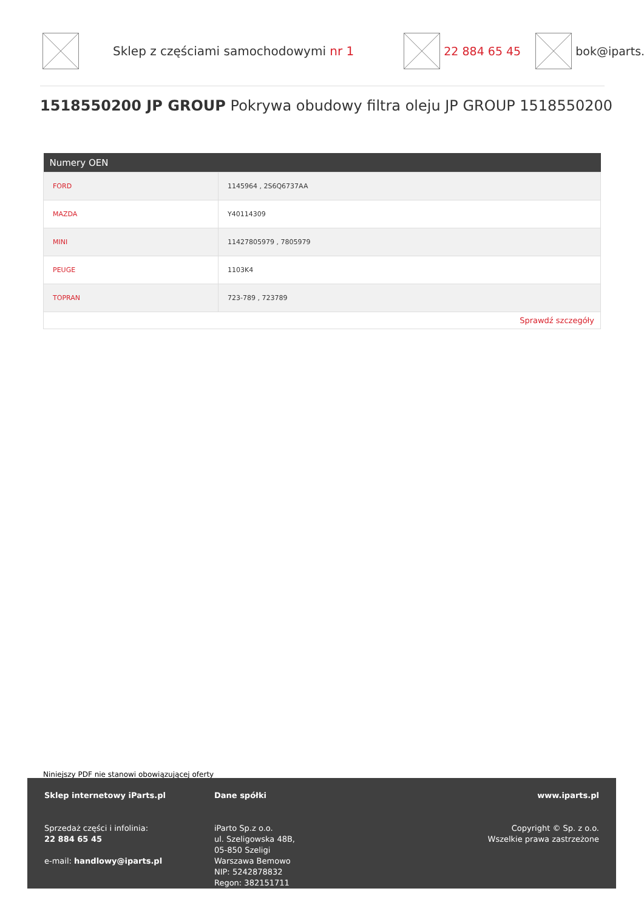Sklep z częściami samochodowymi nr 1
22 884 65 45 bok@iparts.p
1518550200 JP GROUP Pokrywa obudowy filtra oleju JP GROUP 1518550200
| Numery OEN | |
| --- | --- |
| FORD | 1145964 , 2S6Q6737AA |
| MAZDA | Y40114309 |
| MINI | 11427805979 , 7805979 |
| PEUGE | 1103K4 |
| TOPRAN | 723-789 , 723789 |
| Sprawdź szczegóły | |
Niniejszy PDF nie stanowi obowiązującej oferty
Sklep internetowy iParts.pl
Sprzedaż części i infolinia:
22 884 65 45
e-mail: handlowy@iparts.pl
Dane spółki
iParto Sp.z o.o.
ul. Szeligowska 48B,
05-850 Szeligi
Warszawa Bemowo
NIP: 5242878832
Regon: 382151711
www.iparts.pl
Copyright © Sp. z o.o.
Wszelkie prawa zastrzeżone